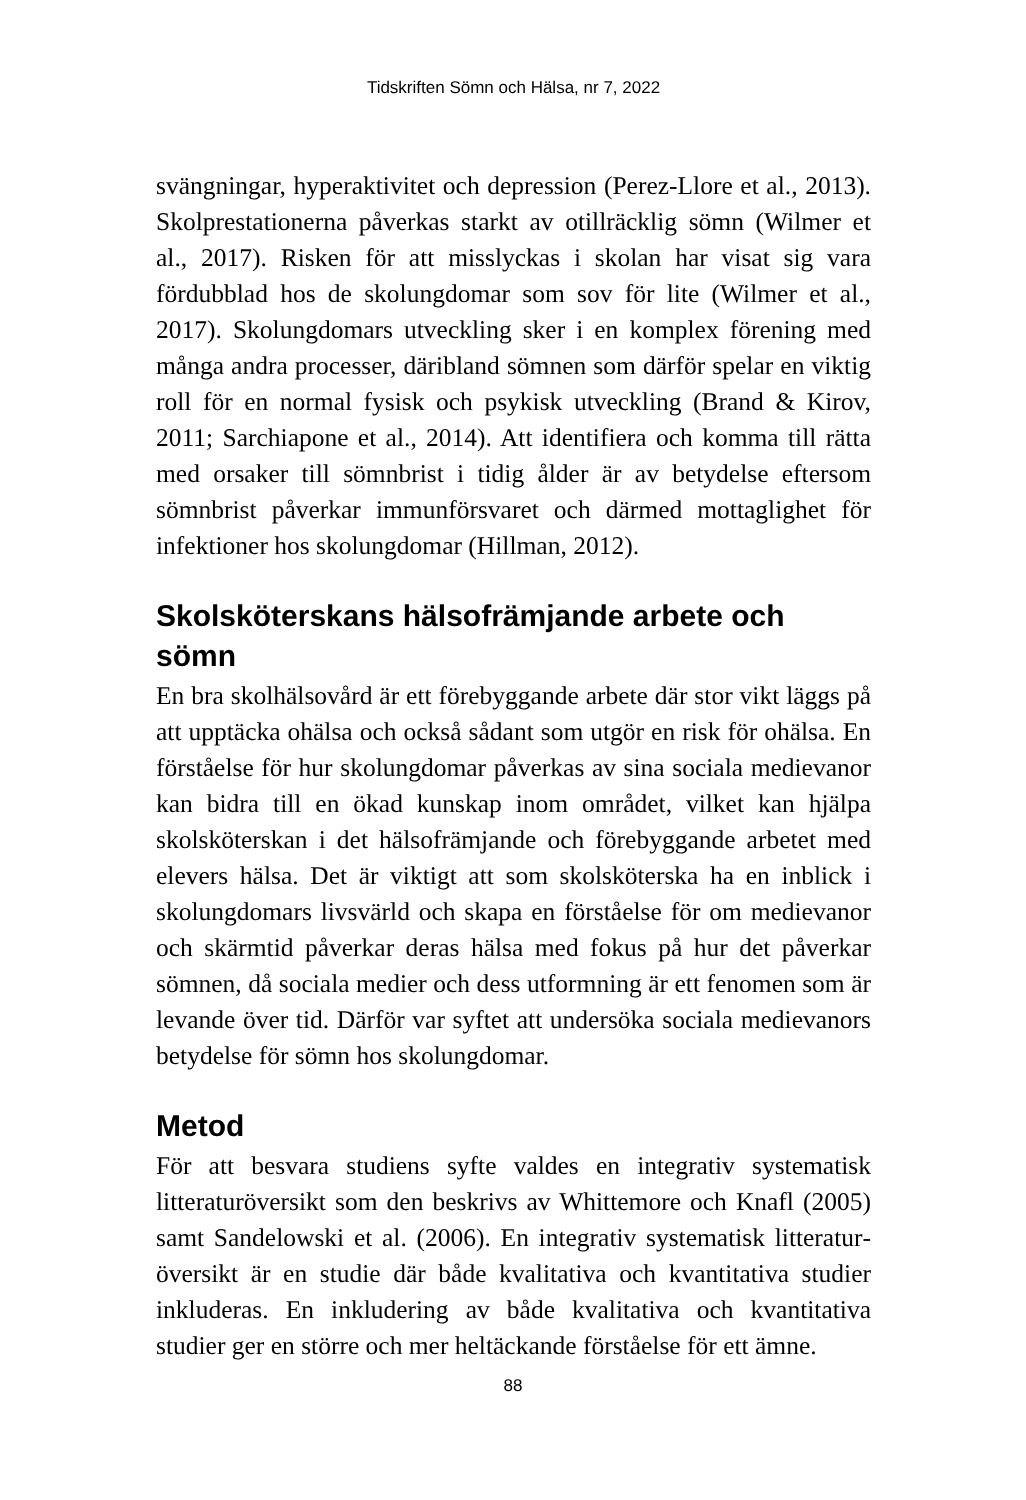Tidskriften Sömn och Hälsa, nr 7, 2022
svängningar, hyperaktivitet och depression (Perez-Llore et al., 2013). Skolprestationerna påverkas starkt av otillräcklig sömn (Wilmer et al., 2017). Risken för att misslyckas i skolan har visat sig vara fördubblad hos de skolungdomar som sov för lite (Wilmer et al., 2017). Skolungdomars utveckling sker i en komplex förening med många andra processer, däribland sömnen som därför spelar en viktig roll för en normal fysisk och psykisk utveckling (Brand & Kirov, 2011; Sarchiapone et al., 2014). Att identifiera och komma till rätta med orsaker till sömnbrist i tidig ålder är av betydelse efter­som sömnbrist påverkar immunförsvaret och därmed mottaglighet för infektioner hos skolungdomar (Hillman, 2012).
Skolsköterskans hälsofrämjande arbete och sömn
En bra skolhälsovård är ett förebyggande arbete där stor vikt läggs på att upptäcka ohälsa och också sådant som utgör en risk för ohälsa. En förståelse för hur skolungdomar påverkas av sina sociala medievanor kan bidra till en ökad kunskap inom området, vilket kan hjälpa skolsköterskan i det hälsofrämjande och förebyggande arbetet med elevers hälsa. Det är viktigt att som skolsköterska ha en inblick i skolungdomars livsvärld och skapa en förståelse för om medie­vanor och skärmtid påverkar deras hälsa med fokus på hur det påverkar sömnen, då sociala medier och dess utformning är ett fenomen som är levande över tid. Därför var syftet att undersöka sociala medievanors betydelse för sömn hos skolungdomar.
Metod
För att besvara studiens syfte valdes en integrativ systematisk litteraturöversikt som den beskrivs av Whittemore och Knafl (2005) samt Sandelowski et al. (2006). En integrativ systematisk litteratur­översikt är en studie där både kvalitativa och kvantitativa studier inkluderas. En inkludering av både kvalitativa och kvantitativa studier ger en större och mer heltäckande förståelse för ett ämne.
88